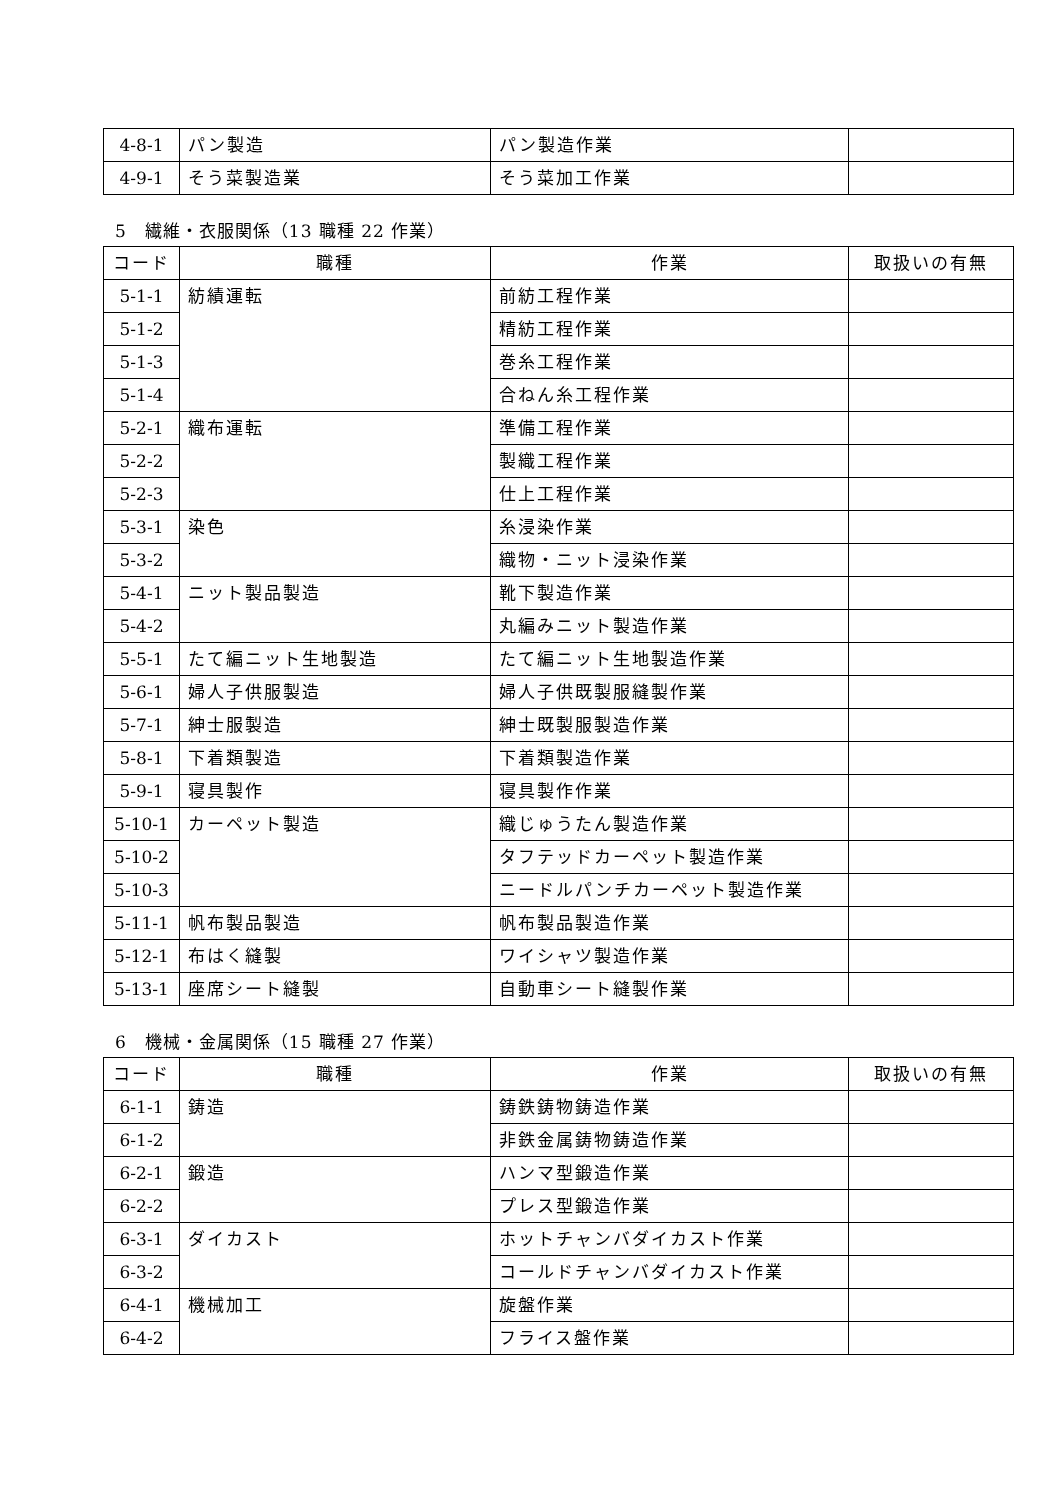| 4-8-1 | パン製造 | パン製造作業 | |
| 4-9-1 | そう菜製造業 | そう菜加工作業 | |
5　繊維・衣服関係（13 職種 22 作業）
| コード | 職種 | 作業 | 取扱いの有無 |
| --- | --- | --- | --- |
| 5-1-1 | 紡績運転 | 前紡工程作業 | |
| 5-1-2 | | 精紡工程作業 | |
| 5-1-3 | | 巻糸工程作業 | |
| 5-1-4 | | 合ねん糸工程作業 | |
| 5-2-1 | 織布運転 | 準備工程作業 | |
| 5-2-2 | | 製織工程作業 | |
| 5-2-3 | | 仕上工程作業 | |
| 5-3-1 | 染色 | 糸浸染作業 | |
| 5-3-2 | | 織物・ニット浸染作業 | |
| 5-4-1 | ニット製品製造 | 靴下製造作業 | |
| 5-4-2 | | 丸編みニット製造作業 | |
| 5-5-1 | たて編ニット生地製造 | たて編ニット生地製造作業 | |
| 5-6-1 | 婦人子供服製造 | 婦人子供既製服縫製作業 | |
| 5-7-1 | 紳士服製造 | 紳士既製服製造作業 | |
| 5-8-1 | 下着類製造 | 下着類製造作業 | |
| 5-9-1 | 寝具製作 | 寝具製作作業 | |
| 5-10-1 | カーペット製造 | 織じゅうたん製造作業 | |
| 5-10-2 | | タフテッドカーペット製造作業 | |
| 5-10-3 | | ニードルパンチカーペット製造作業 | |
| 5-11-1 | 帆布製品製造 | 帆布製品製造作業 | |
| 5-12-1 | 布はく縫製 | ワイシャツ製造作業 | |
| 5-13-1 | 座席シート縫製 | 自動車シート縫製作業 | |
6　機械・金属関係（15 職種 27 作業）
| コード | 職種 | 作業 | 取扱いの有無 |
| --- | --- | --- | --- |
| 6-1-1 | 鋳造 | 鋳鉄鋳物鋳造作業 | |
| 6-1-2 | | 非鉄金属鋳物鋳造作業 | |
| 6-2-1 | 鍛造 | ハンマ型鍛造作業 | |
| 6-2-2 | | プレス型鍛造作業 | |
| 6-3-1 | ダイカスト | ホットチャンバダイカスト作業 | |
| 6-3-2 | | コールドチャンバダイカスト作業 | |
| 6-4-1 | 機械加工 | 旋盤作業 | |
| 6-4-2 | | フライス盤作業 | |